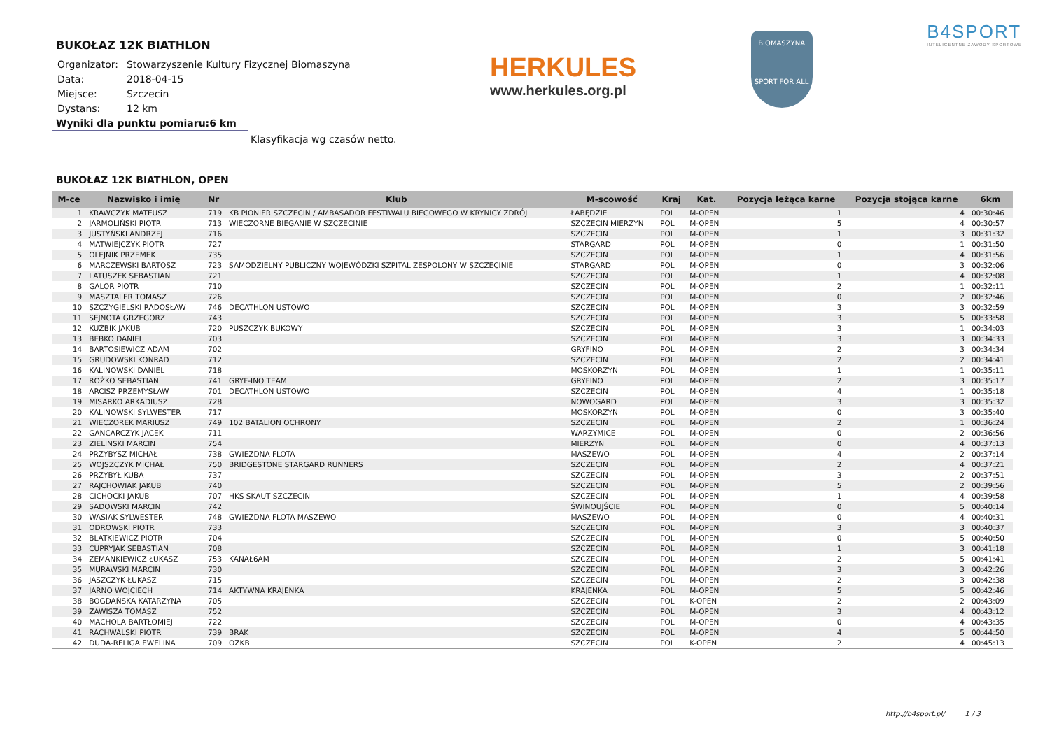BUKOŁAZ 12K BIATHLON
| Organizator: | Stowarzyszenie Kultury Fizycznej Biomaszyna |
| Data: | 2018-04-15 |
| Miejsce: | Szczecin |
| Dystans: | 12 km |
Wyniki dla punktu pomiaru:6 km
Klasyfikacja wg czasów netto.
BUKOŁAZ 12K BIATHLON, OPEN
| M-ce | Nazwisko i imię | Nr | Klub | M-scowość | Kraj | Kat. | Pozycja leżąca karne | Pozycja stojąca karne | 6km |
| --- | --- | --- | --- | --- | --- | --- | --- | --- | --- |
| 1 | KRAWCZYK MATEUSZ | 719 | KB PIONIER SZCZECIN / AMBASADOR FESTIWALU BIEGOWEGO W KRYNICY ZDRÓJ | ŁABĘDZIE | POL | M-OPEN | 1 | 4 | 00:30:46 |
| 2 | JARMOLIŃSKI PIOTR | 713 | WIECZORNE BIEGANIE W SZCZECINIE | SZCZECIN MIERZYN | POL | M-OPEN | 5 | 4 | 00:30:57 |
| 3 | JUSTYŃSKI ANDRZEJ | 716 | | SZCZECIN | POL | M-OPEN | 1 | 3 | 00:31:32 |
| 4 | MATWIEJCZYK PIOTR | 727 | | STARGARD | POL | M-OPEN | 0 | 1 | 00:31:50 |
| 5 | OLEJNIK PRZEMEK | 735 | | SZCZECIN | POL | M-OPEN | 1 | 4 | 00:31:56 |
| 6 | MARCZEWSKI BARTOSZ | 723 | SAMODZIELNY PUBLICZNY WOJEWÓDZKI SZPITAL ZESPOLONY W SZCZECINIE | STARGARD | POL | M-OPEN | 0 | 3 | 00:32:06 |
| 7 | LATUSZEK SEBASTIAN | 721 | | SZCZECIN | POL | M-OPEN | 1 | 4 | 00:32:08 |
| 8 | GALOR PIOTR | 710 | | SZCZECIN | POL | M-OPEN | 2 | 1 | 00:32:11 |
| 9 | MASZTALER TOMASZ | 726 | | SZCZECIN | POL | M-OPEN | 0 | 2 | 00:32:46 |
| 10 | SZCZYGIELSKI RADOSŁAW | 746 | DECATHLON USTOWO | SZCZECIN | POL | M-OPEN | 3 | 3 | 00:32:59 |
| 11 | SEJNOTA GRZEGORZ | 743 | | SZCZECIN | POL | M-OPEN | 3 | 5 | 00:33:58 |
| 12 | KUŹBIK JAKUB | 720 | PUSZCZYK BUKOWY | SZCZECIN | POL | M-OPEN | 3 | 1 | 00:34:03 |
| 13 | BEBKO DANIEL | 703 | | SZCZECIN | POL | M-OPEN | 3 | 3 | 00:34:33 |
| 14 | BARTOSIEWICZ ADAM | 702 | | GRYFINO | POL | M-OPEN | 2 | 3 | 00:34:34 |
| 15 | GRUDOWSKI KONRAD | 712 | | SZCZECIN | POL | M-OPEN | 2 | 2 | 00:34:41 |
| 16 | KALINOWSKI DANIEL | 718 | | MOSKORZYN | POL | M-OPEN | 1 | 1 | 00:35:11 |
| 17 | ROŻKO SEBASTIAN | 741 | GRYF-INO TEAM | GRYFINO | POL | M-OPEN | 2 | 3 | 00:35:17 |
| 18 | ARCISZ PRZEMYSŁAW | 701 | DECATHLON USTOWO | SZCZECIN | POL | M-OPEN | 4 | 1 | 00:35:18 |
| 19 | MISARKO ARKADIUSZ | 728 | | NOWOGARD | POL | M-OPEN | 3 | 3 | 00:35:32 |
| 20 | KALINOWSKI SYLWESTER | 717 | | MOSKORZYN | POL | M-OPEN | 0 | 3 | 00:35:40 |
| 21 | WIECZOREK MARIUSZ | 749 | 102 BATALION OCHRONY | SZCZECIN | POL | M-OPEN | 2 | 1 | 00:36:24 |
| 22 | GANCARCZYK JACEK | 711 | | WARZYMICE | POL | M-OPEN | 0 | 2 | 00:36:56 |
| 23 | ZIELINSKI MARCIN | 754 | | MIERZYN | POL | M-OPEN | 0 | 4 | 00:37:13 |
| 24 | PRZYBYSZ MICHAŁ | 738 | GWIEZDNA FLOTA | MASZEWO | POL | M-OPEN | 4 | 2 | 00:37:14 |
| 25 | WOJSZCZYK MICHAŁ | 750 | BRIDGESTONE STARGARD RUNNERS | SZCZECIN | POL | M-OPEN | 2 | 4 | 00:37:21 |
| 26 | PRZYBYŁ KUBA | 737 | | SZCZECIN | POL | M-OPEN | 3 | 2 | 00:37:51 |
| 27 | RAJCHOWIAK JAKUB | 740 | | SZCZECIN | POL | M-OPEN | 5 | 2 | 00:39:56 |
| 28 | CICHOCKI JAKUB | 707 | HKS SKAUT SZCZECIN | SZCZECIN | POL | M-OPEN | 1 | 4 | 00:39:58 |
| 29 | SADOWSKI MARCIN | 742 | | ŚWINOUJŚCIE | POL | M-OPEN | 0 | 5 | 00:40:14 |
| 30 | WASIAK SYLWESTER | 748 | GWIEZDNA FLOTA MASZEWO | MASZEWO | POL | M-OPEN | 0 | 4 | 00:40:31 |
| 31 | ODROWSKI PIOTR | 733 | | SZCZECIN | POL | M-OPEN | 3 | 3 | 00:40:37 |
| 32 | BLATKIEWICZ PIOTR | 704 | | SZCZECIN | POL | M-OPEN | 0 | 5 | 00:40:50 |
| 33 | CUPRYJAK SEBASTIAN | 708 | | SZCZECIN | POL | M-OPEN | 1 | 3 | 00:41:18 |
| 34 | ZEMANKIEWICZ ŁUKASZ | 753 | KANAŁ6AM | SZCZECIN | POL | M-OPEN | 2 | 5 | 00:41:41 |
| 35 | MURAWSKI MARCIN | 730 | | SZCZECIN | POL | M-OPEN | 3 | 3 | 00:42:26 |
| 36 | JASZCZYK ŁUKASZ | 715 | | SZCZECIN | POL | M-OPEN | 2 | 3 | 00:42:38 |
| 37 | JARNO WOJCIECH | 714 | AKTYWNA KRAJENKA | KRAJENKA | POL | M-OPEN | 5 | 5 | 00:42:46 |
| 38 | BOGDAŃSKA KATARZYNA | 705 | | SZCZECIN | POL | K-OPEN | 2 | 2 | 00:43:09 |
| 39 | ZAWISZA TOMASZ | 752 | | SZCZECIN | POL | M-OPEN | 3 | 4 | 00:43:12 |
| 40 | MACHOLA BARTŁOMIEJ | 722 | | SZCZECIN | POL | M-OPEN | 0 | 4 | 00:43:35 |
| 41 | RACHWALSKI PIOTR | 739 | BRAK | SZCZECIN | POL | M-OPEN | 4 | 5 | 00:44:50 |
| 42 | DUDA-RELIGA EWELINA | 709 | OZKB | SZCZECIN | POL | K-OPEN | 2 | 4 | 00:45:13 |
HERKULES
www.herkules.org.pl
BIOMASZYNA
SPORT FOR ALL
B4SPORT
INTELIGENTNE ZAWODY SPORTOWE
http://b4sport.pl/ 1 / 3